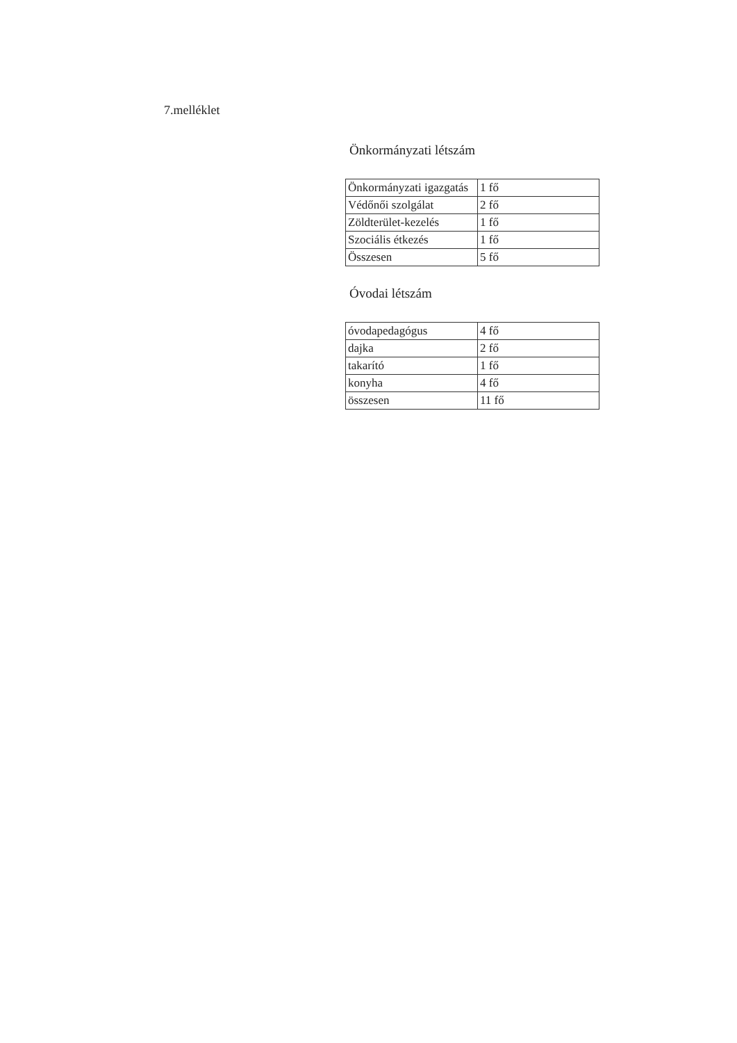7.melléklet
Önkormányzati létszám
| Önkormányzati igazgatás | 1 fő |
| Védőnői szolgálat | 2 fő |
| Zöldterület-kezelés | 1 fő |
| Szociális étkezés | 1 fő |
| Összesen | 5 fő |
Óvodai létszám
| óvodapedagógus | 4 fő |
| dajka | 2 fő |
| takarító | 1 fő |
| konyha | 4 fő |
| összesen | 11 fő |